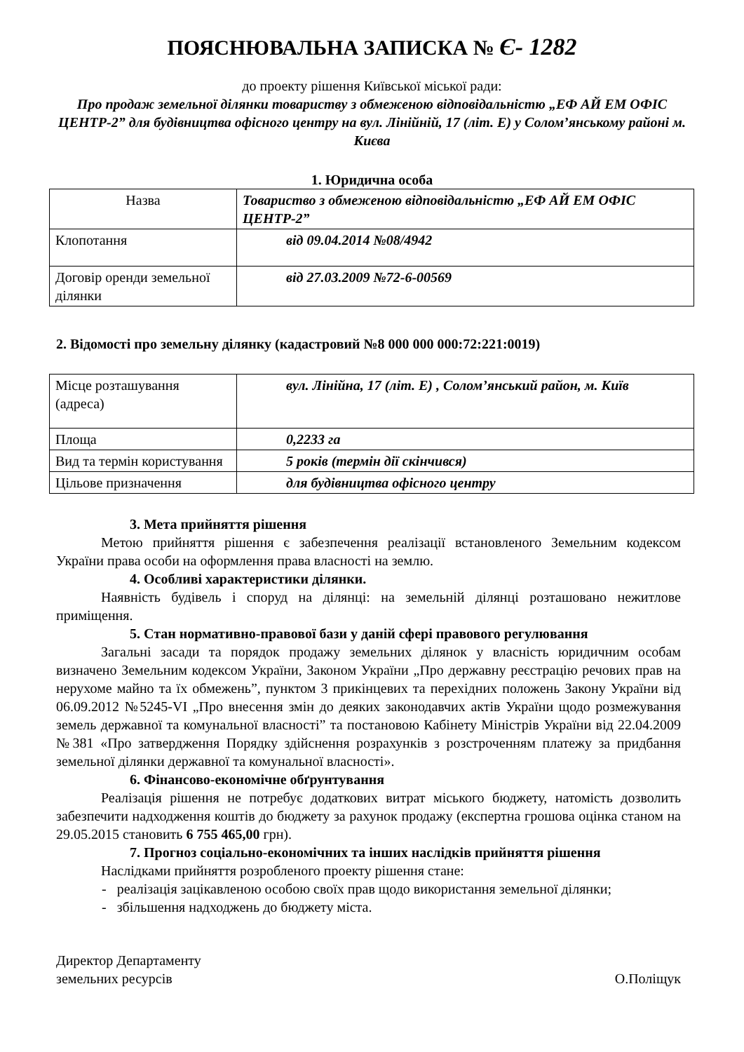ПОЯСНЮВАЛЬНА ЗАПИСКА № Є- 1282
до проекту рішення Київської міської ради:
Про продаж земельної ділянки товариству з обмеженою відповідальністю „ЕФ АЙ ЕМ ОФІС ЦЕНТР-2” для будівництва офісного центру на вул. Лінійній, 17 (літ. Е) у Солом’янському районі м. Києва
1. Юридична особа
| Назва | Товариство з обмеженою відповідальністю „ЕФ АЙ ЕМ ОФІС ЦЕНТР-2” |
| Клопотання | від 09.04.2014 №08/4942 |
| Договір оренди земельної ділянки | від 27.03.2009 №72-6-00569 |
2. Відомості про земельну ділянку (кадастровий №8 000 000 000:72:221:0019)
| Місце розташування (адреса) | вул. Лінійна, 17 (літ. Е) , Солом’янський район, м. Київ |
| Площа | 0,2233 га |
| Вид та термін користування | 5 років (термін дії скінчився) |
| Цільове призначення | для будівництва офісного центру |
3. Мета прийняття рішення
Метою прийняття рішення є забезпечення реалізації встановленого Земельним кодексом України права особи на оформлення права власності на землю.
4. Особливі характеристики ділянки.
Наявність будівель і споруд на ділянці: на земельній ділянці розташовано нежитлове приміщення.
5. Стан нормативно-правової бази у даній сфері правового регулювання
Загальні засади та порядок продажу земельних ділянок у власність юридичним особам визначено Земельним кодексом України, Законом України „Про державну реєстрацію речових прав на нерухоме майно та їх обмежень”, пунктом 3 прикінцевих та перехідних положень Закону України від 06.09.2012 №5245-VI „Про внесення змін до деяких законодавчих актів України щодо розмежування земель державної та комунальної власності” та постановою Кабінету Міністрів України від 22.04.2009 №381 «Про затвердження Порядку здійснення розрахунків з розстроченням платежу за придбання земельної ділянки державної та комунальної власності».
6. Фінансово-економічне обґрунтування
Реалізація рішення не потребує додаткових витрат міського бюджету, натомість дозволить забезпечити надходження коштів до бюджету за рахунок продажу (експертна грошова оцінка станом на 29.05.2015 становить 6 755 465,00 грн).
7. Прогноз соціально-економічних та інших наслідків прийняття рішення
Наслідками прийняття розробленого проекту рішення стане:
- реалізація зацікавленою особою своїх прав щодо використання земельної ділянки;
- збільшення надходжень до бюджету міста.
Директор Департаменту
земельних ресурсів
О.Поліщук